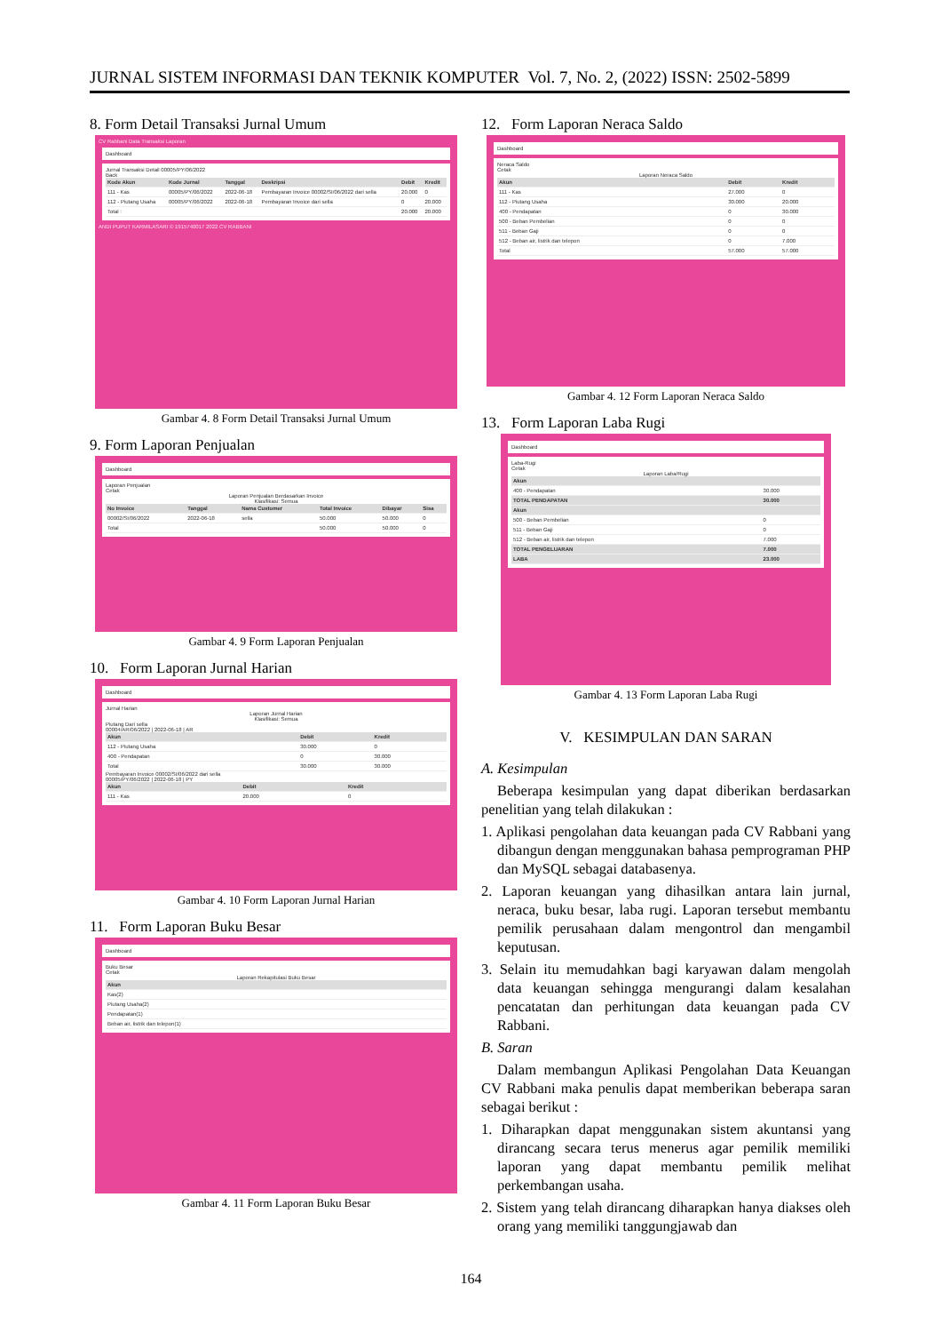JURNAL SISTEM INFORMASI DAN TEKNIK KOMPUTER Vol. 7, No. 2, (2022) ISSN: 2502-5899
8. Form Detail Transaksi Jurnal Umum
CV Rabbani Data Transaksi Laporan
Dashboard
Jurnal Transaksi Detail 00005/PY/06/2022
Back
| Kode Akun | Kode Jurnal | Tanggal | Deskripsi | Debit | Kredit |
| --- | --- | --- | --- | --- | --- |
| 111 - Kas | 00005/PY/06/2022 | 2022-06-18 | Pembayaran Invoice 00002/SI/06/2022 dari sella | 20.000 | 0 |
| 112 - Piutang Usaha | 00005/PY/06/2022 | 2022-06-18 | Pembayaran Invoice dari sella | 0 | 20.000 |
| Total : | | | | 20.000 | 20.000 |
ANDI PUPUT KARMILASARI © 1915740017 2022 CV RABBANI
Gambar 4. 8 Form Detail Transaksi Jurnal Umum
9. Form Laporan Penjualan
Dashboard
Laporan Penjualan
Cetak
Laporan Penjualan Berdasarkan Invoice
Klasifikasi: Semua
| No Invoice | Tanggal | Nama Customer | Total Invoice | Dibayar | Sisa |
| --- | --- | --- | --- | --- | --- |
| 00002/SI/06/2022 | 2022-06-18 | sella | 50.000 | 50.000 | 0 |
| Total | | | 50.000 | 50.000 | 0 |
Gambar 4. 9 Form Laporan Penjualan
10. Form Laporan Jurnal Harian
Dashboard
Jurnal HarianLaporan Jurnal Harian
Klasifikasi: SemuaPiutang Dari sella
00004/AR/06/2022 | 2022-06-18 | AR
| Akun | Debit | Kredit |
| --- | --- | --- |
| 112 - Piutang Usaha | 30.000 | 0 |
| 400 - Pendapatan | 0 | 30.000 |
| Total | 30.000 | 30.000 |
Pembayaran Invoice 00002/SI/06/2022 dari sella
00005/PY/06/2022 | 2022-06-18 | PY
| Akun | Debit | Kredit |
| --- | --- | --- |
| 111 - Kas | 20.000 | 0 |
Gambar 4. 10 Form Laporan Jurnal Harian
11. Form Laporan Buku Besar
Dashboard
Buku Besar
CetakLaporan Rekapitulasi Buku Besar
| Akun |
| --- |
| Kas(2) |
| Piutang Usaha(2) |
| Pendapatan(1) |
| Beban air, listrik dan telepon(1) |
Gambar 4. 11 Form Laporan Buku Besar
12. Form Laporan Neraca Saldo
Dashboard
Neraca Saldo
CetakLaporan Neraca Saldo
| Akun | Debit | Kredit |
| --- | --- | --- |
| 111 - Kas | 27.000 | 0 |
| 112 - Piutang Usaha | 30.000 | 20.000 |
| 400 - Pendapatan | 0 | 30.000 |
| 500 - Beban Pembelian | 0 | 0 |
| 511 - Beban Gaji | 0 | 0 |
| 512 - Beban air, listrik dan telepon | 0 | 7.000 |
| Total | 57.000 | 57.000 |
Gambar 4. 12 Form Laporan Neraca Saldo
13. Form Laporan Laba Rugi
Dashboard
Laba-Rugi
CetakLaporan Laba/Rugi
| Akun | |
| --- | --- |
| 400 - Pendapatan | 30.000 |
| TOTAL PENDAPATAN | 30.000 |
| Akun | |
| 500 - Beban Pembelian | 0 |
| 511 - Beban Gaji | 0 |
| 512 - Beban air, listrik dan telepon | 7.000 |
| TOTAL PENGELUARAN | 7.000 |
| LABA | 23.000 |
Gambar 4. 13 Form Laporan Laba Rugi
V. KESIMPULAN DAN SARAN
A. Kesimpulan
Beberapa kesimpulan yang dapat diberikan berdasarkan penelitian yang telah dilakukan :
1. Aplikasi pengolahan data keuangan pada CV Rabbani yang dibangun dengan menggunakan bahasa pemprograman PHP dan MySQL sebagai databasenya.
2. Laporan keuangan yang dihasilkan antara lain jurnal, neraca, buku besar, laba rugi. Laporan tersebut membantu pemilik perusahaan dalam mengontrol dan mengambil keputusan.
3. Selain itu memudahkan bagi karyawan dalam mengolah data keuangan sehingga mengurangi dalam kesalahan pencatatan dan perhitungan data keuangan pada CV Rabbani.
B. Saran
Dalam membangun Aplikasi Pengolahan Data Keuangan CV Rabbani maka penulis dapat memberikan beberapa saran sebagai berikut :
1. Diharapkan dapat menggunakan sistem akuntansi yang dirancang secara terus menerus agar pemilik memiliki laporan yang dapat membantu pemilik melihat perkembangan usaha.
2. Sistem yang telah dirancang diharapkan hanya diakses oleh orang yang memiliki tanggungjawab dan
164